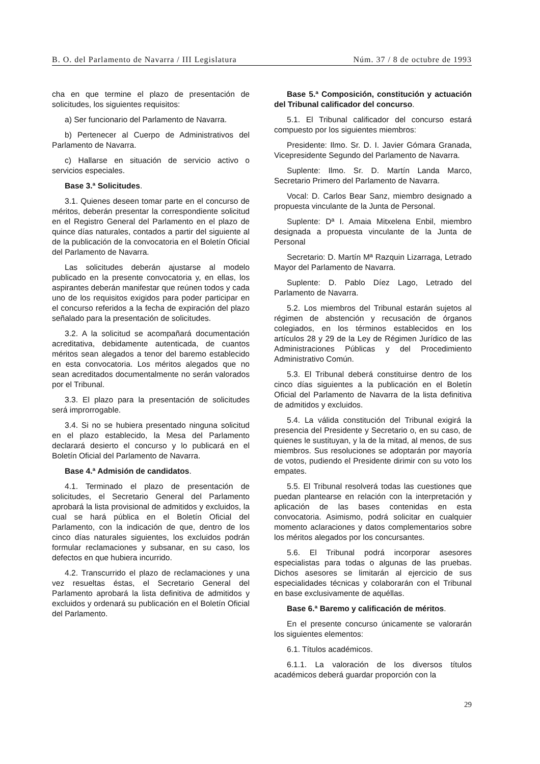B. O. del Parlamento de Navarra / III Legislatura Núm. 37 / 8 de octubre de 1993
cha en que termine el plazo de presentación de solicitudes, los siguientes requisitos:
a) Ser funcionario del Parlamento de Navarra.
b) Pertenecer al Cuerpo de Administrativos del Parlamento de Navarra.
c) Hallarse en situación de servicio activo o servicios especiales.
Base 3.ª Solicitudes.
3.1. Quienes deseen tomar parte en el concurso de méritos, deberán presentar la correspondiente solicitud en el Registro General del Parlamento en el plazo de quince días naturales, contados a partir del siguiente al de la publicación de la convocatoria en el Boletín Oficial del Parlamento de Navarra.
Las solicitudes deberán ajustarse al modelo publicado en la presente convocatoria y, en ellas, los aspirantes deberán manifestar que reúnen todos y cada uno de los requisitos exigidos para poder participar en el concurso referidos a la fecha de expiración del plazo señalado para la presentación de solicitudes.
3.2. A la solicitud se acompañará documentación acreditativa, debidamente autenticada, de cuantos méritos sean alegados a tenor del baremo establecido en esta convocatoria. Los méritos alegados que no sean acreditados documentalmente no serán valorados por el Tribunal.
3.3. El plazo para la presentación de solicitudes será improrrogable.
3.4. Si no se hubiera presentado ninguna solicitud en el plazo establecido, la Mesa del Parlamento declarará desierto el concurso y lo publicará en el Boletín Oficial del Parlamento de Navarra.
Base 4.ª Admisión de candidatos.
4.1. Terminado el plazo de presentación de solicitudes, el Secretario General del Parlamento aprobará la lista provisional de admitidos y excluidos, la cual se hará pública en el Boletín Oficial del Parlamento, con la indicación de que, dentro de los cinco días naturales siguientes, los excluidos podrán formular reclamaciones y subsanar, en su caso, los defectos en que hubiera incurrido.
4.2. Transcurrido el plazo de reclamaciones y una vez resueltas éstas, el Secretario General del Parlamento aprobará la lista definitiva de admitidos y excluidos y ordenará su publicación en el Boletín Oficial del Parlamento.
Base 5.ª Composición, constitución y actuación del Tribunal calificador del concurso.
5.1. El Tribunal calificador del concurso estará compuesto por los siguientes miembros:
Presidente: Ilmo. Sr. D. I. Javier Gómara Granada, Vicepresidente Segundo del Parlamento de Navarra.
Suplente: Ilmo. Sr. D. Martín Landa Marco, Secretario Primero del Parlamento de Navarra.
Vocal: D. Carlos Bear Sanz, miembro designado a propuesta vinculante de la Junta de Personal.
Suplente: Dª I. Amaia Mitxelena Enbil, miembro designada a propuesta vinculante de la Junta de Personal
Secretario: D. Martín Mª Razquin Lizarraga, Letrado Mayor del Parlamento de Navarra.
Suplente: D. Pablo Díez Lago, Letrado del Parlamento de Navarra.
5.2. Los miembros del Tribunal estarán sujetos al régimen de abstención y recusación de órganos colegiados, en los términos establecidos en los artículos 28 y 29 de la Ley de Régimen Jurídico de las Administraciones Públicas y del Procedimiento Administrativo Común.
5.3. El Tribunal deberá constituirse dentro de los cinco días siguientes a la publicación en el Boletín Oficial del Parlamento de Navarra de la lista definitiva de admitidos y excluidos.
5.4. La válida constitución del Tribunal exigirá la presencia del Presidente y Secretario o, en su caso, de quienes le sustituyan, y la de la mitad, al menos, de sus miembros. Sus resoluciones se adoptarán por mayoría de votos, pudiendo el Presidente dirimir con su voto los empates.
5.5. El Tribunal resolverá todas las cuestiones que puedan plantearse en relación con la interpretación y aplicación de las bases contenidas en esta convocatoria. Asimismo, podrá solicitar en cualquier momento aclaraciones y datos complementarios sobre los méritos alegados por los concursantes.
5.6. El Tribunal podrá incorporar asesores especialistas para todas o algunas de las pruebas. Dichos asesores se limitarán al ejercicio de sus especialidades técnicas y colaborarán con el Tribunal en base exclusivamente de aquéllas.
Base 6.ª Baremo y calificación de méritos.
En el presente concurso únicamente se valorarán los siguientes elementos:
6.1. Títulos académicos.
6.1.1. La valoración de los diversos títulos académicos deberá guardar proporción con la
29